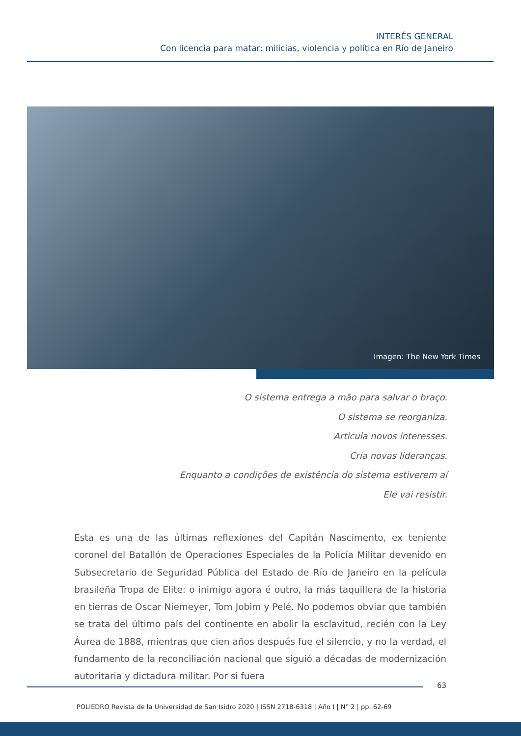INTERÉS GENERAL
Con licencia para matar: milicias, violencia y política en Río de Janeiro
Imagen: The New York Times
O sistema entrega a mão para salvar o braço.
O sistema se reorganiza.
Articula novos interesses.
Cria novas lideranças.
Enquanto a condições de existência do sistema estiverem aí
Ele vai resistir.
Esta es una de las últimas reflexiones del Capitán Nascimento, ex teniente coronel del Batallón de Operaciones Especiales de la Policía Militar devenido en Subsecretario de Seguridad Pública del Estado de Río de Janeiro en la película brasileña Tropa de Elite: o inimigo agora é outro, la más taquillera de la historia en tierras de Oscar Niemeyer, Tom Jobim y Pelé. No podemos obviar que también se trata del último país del continente en abolir la esclavitud, recién con la Ley Áurea de 1888, mientras que cien años después fue el silencio, y no la verdad, el fundamento de la reconciliación nacional que siguió a décadas de modernización autoritaria y dictadura militar. Por si fuera
63
POLIEDRO Revista de la Universidad de San Isidro 2020 | ISSN 2718-6318 | Año I | N° 2 | pp. 62-69